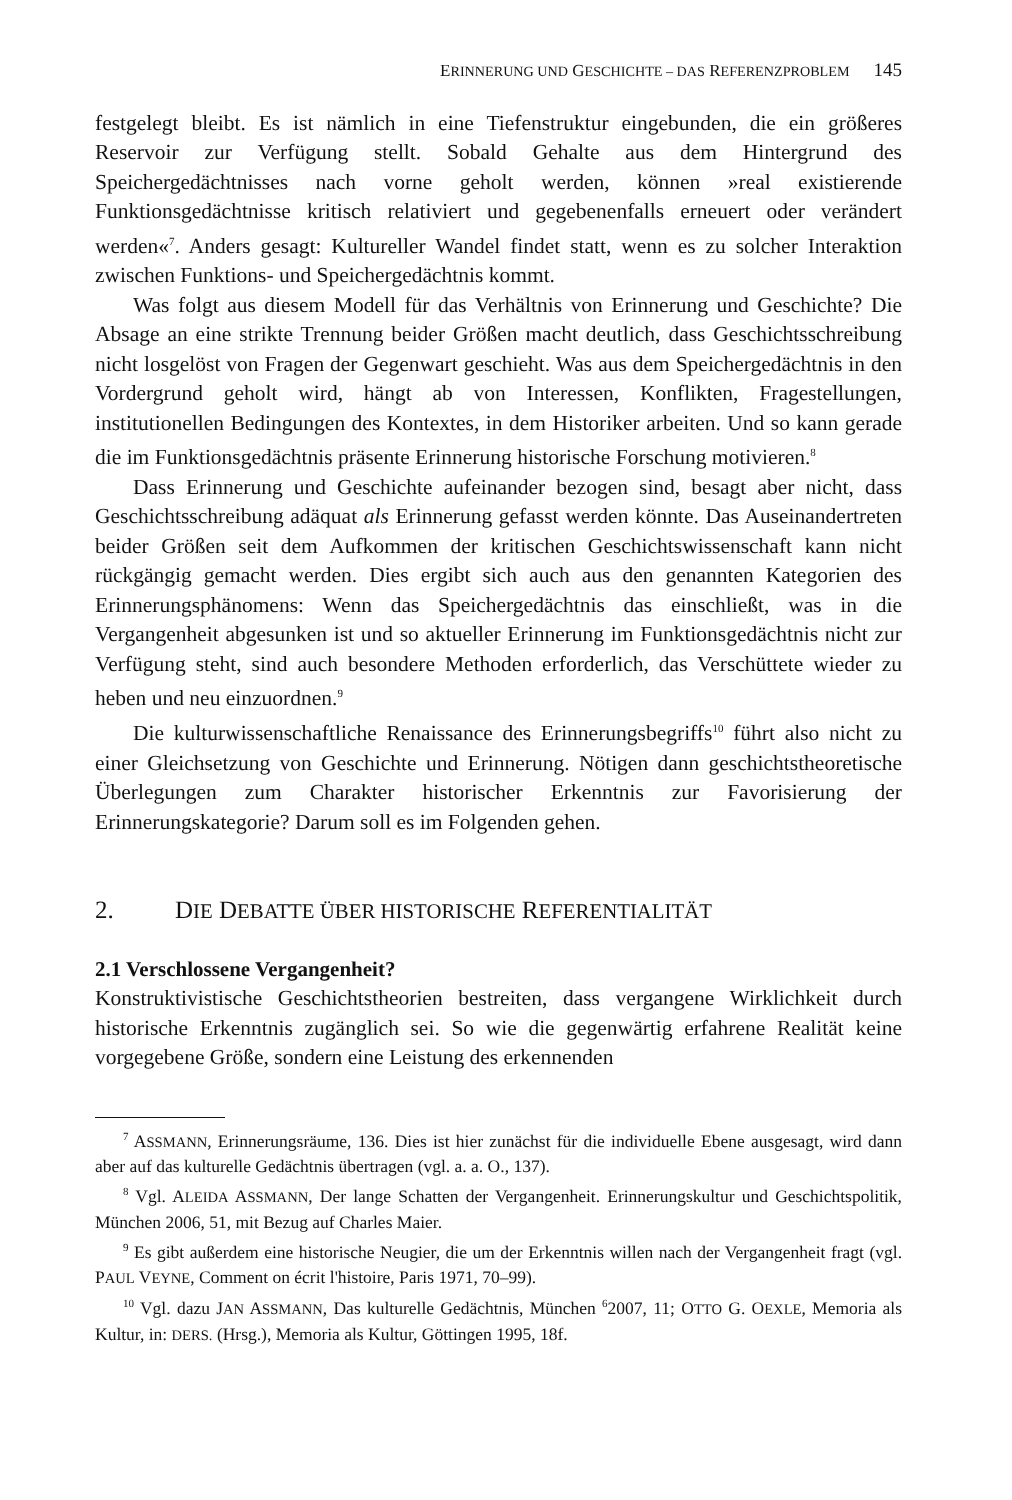ERINNERUNG UND GESCHICHTE – DAS REFERENZPROBLEM 145
festgelegt bleibt. Es ist nämlich in eine Tiefenstruktur eingebunden, die ein größeres Reservoir zur Verfügung stellt. Sobald Gehalte aus dem Hintergrund des Speichergedächtnisses nach vorne geholt werden, können »real existierende Funktionsgedächtnisse kritisch relativiert und gegebenenfalls erneuert oder verändert werden«<sup>7</sup>. Anders gesagt: Kultureller Wandel findet statt, wenn es zu solcher Interaktion zwischen Funktions- und Speichergedächtnis kommt.
Was folgt aus diesem Modell für das Verhältnis von Erinnerung und Geschichte? Die Absage an eine strikte Trennung beider Größen macht deutlich, dass Geschichtsschreibung nicht losgelöst von Fragen der Gegenwart geschieht. Was aus dem Speichergedächtnis in den Vordergrund geholt wird, hängt ab von Interessen, Konflikten, Fragestellungen, institutionellen Bedingungen des Kontextes, in dem Historiker arbeiten. Und so kann gerade die im Funktionsgedächtnis präsente Erinnerung historische Forschung motivieren.<sup>8</sup>
Dass Erinnerung und Geschichte aufeinander bezogen sind, besagt aber nicht, dass Geschichtsschreibung adäquat als Erinnerung gefasst werden könnte. Das Auseinandertreten beider Größen seit dem Aufkommen der kritischen Geschichtswissenschaft kann nicht rückgängig gemacht werden. Dies ergibt sich auch aus den genannten Kategorien des Erinnerungsphänomens: Wenn das Speichergedächtnis das einschließt, was in die Vergangenheit abgesunken ist und so aktueller Erinnerung im Funktionsgedächtnis nicht zur Verfügung steht, sind auch besondere Methoden erforderlich, das Verschüttete wieder zu heben und neu einzuordnen.<sup>9</sup>
Die kulturwissenschaftliche Renaissance des Erinnerungsbegriffs<sup>10</sup> führt also nicht zu einer Gleichsetzung von Geschichte und Erinnerung. Nötigen dann geschichtstheoretische Überlegungen zum Charakter historischer Erkenntnis zur Favorisierung der Erinnerungskategorie? Darum soll es im Folgenden gehen.
2. DIE DEBATTE ÜBER HISTORISCHE REFERENTIALITÄT
2.1 Verschlossene Vergangenheit?
Konstruktivistische Geschichtstheorien bestreiten, dass vergangene Wirklichkeit durch historische Erkenntnis zugänglich sei. So wie die gegenwärtig erfahrene Realität keine vorgegebene Größe, sondern eine Leistung des erkennenden
<sup>7</sup> ASSMANN, Erinnerungsräume, 136. Dies ist hier zunächst für die individuelle Ebene ausgesagt, wird dann aber auf das kulturelle Gedächtnis übertragen (vgl. a. a. O., 137).
<sup>8</sup> Vgl. ALEIDA ASSMANN, Der lange Schatten der Vergangenheit. Erinnerungskultur und Geschichtspolitik, München 2006, 51, mit Bezug auf Charles Maier.
<sup>9</sup> Es gibt außerdem eine historische Neugier, die um der Erkenntnis willen nach der Vergangenheit fragt (vgl. PAUL VEYNE, Comment on écrit l'histoire, Paris 1971, 70–99).
<sup>10</sup> Vgl. dazu JAN ASSMANN, Das kulturelle Gedächtnis, München <sup>6</sup>2007, 11; OTTO G. OEXLE, Memoria als Kultur, in: DERS. (Hrsg.), Memoria als Kultur, Göttingen 1995, 18f.